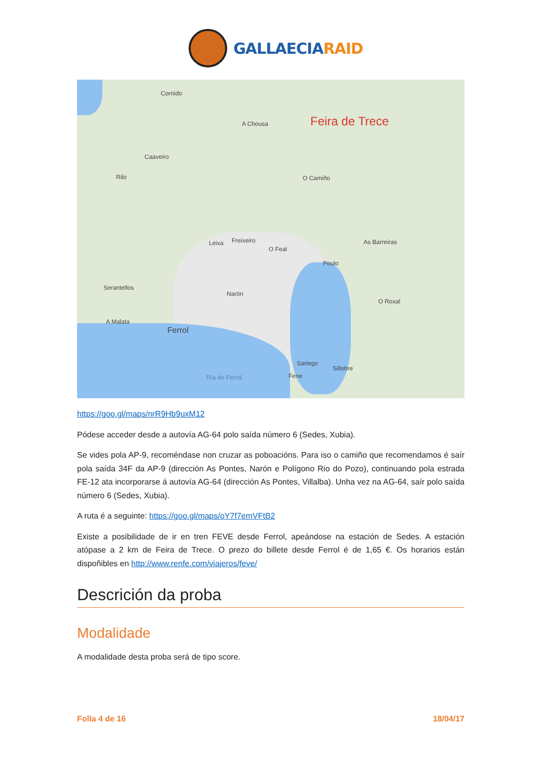GALLAECIARAID
Cornido
A Chousa Feira de Trece
Caaveiro
Rilo O Camiño
Leixa Freixeiro
O Feal
As Barreiras
Poulo
Serantellos
Narón
O Roxal
A Malata
Ferrol
Sartego
Sillobre
Fene Ría de Ferrol
https://goo.gl/maps/nrR9Hb9uxM12
Pódese acceder desde a autovía AG-64 polo saída número 6 (Sedes, Xubia).
Se vides pola AP-9, recoméndase non cruzar as poboacións. Para iso o camiño que recomendamos é saír pola saída 34F da AP-9 (dirección As Pontes, Narón e Polígono Rio do Pozo), continuando pola estrada FE-12 ata incorporarse á autovía AG-64 (dirección As Pontes, Villalba). Unha vez na AG-64, saír polo saída número 6 (Sedes, Xubia).
A ruta é a seguinte: https://goo.gl/maps/oY7f7emVFtB2
Existe a posibilidade de ir en tren FEVE desde Ferrol, apeándose na estación de Sedes. A estación atópase a 2 km de Feira de Trece. O prezo do billete desde Ferrol é de 1,65 €. Os horarios están dispoñibles en http://www.renfe.com/viajeros/feve/
Descrición da proba
Modalidade
A modalidade desta proba será de tipo score.
Folla 4 de 16 18/04/17